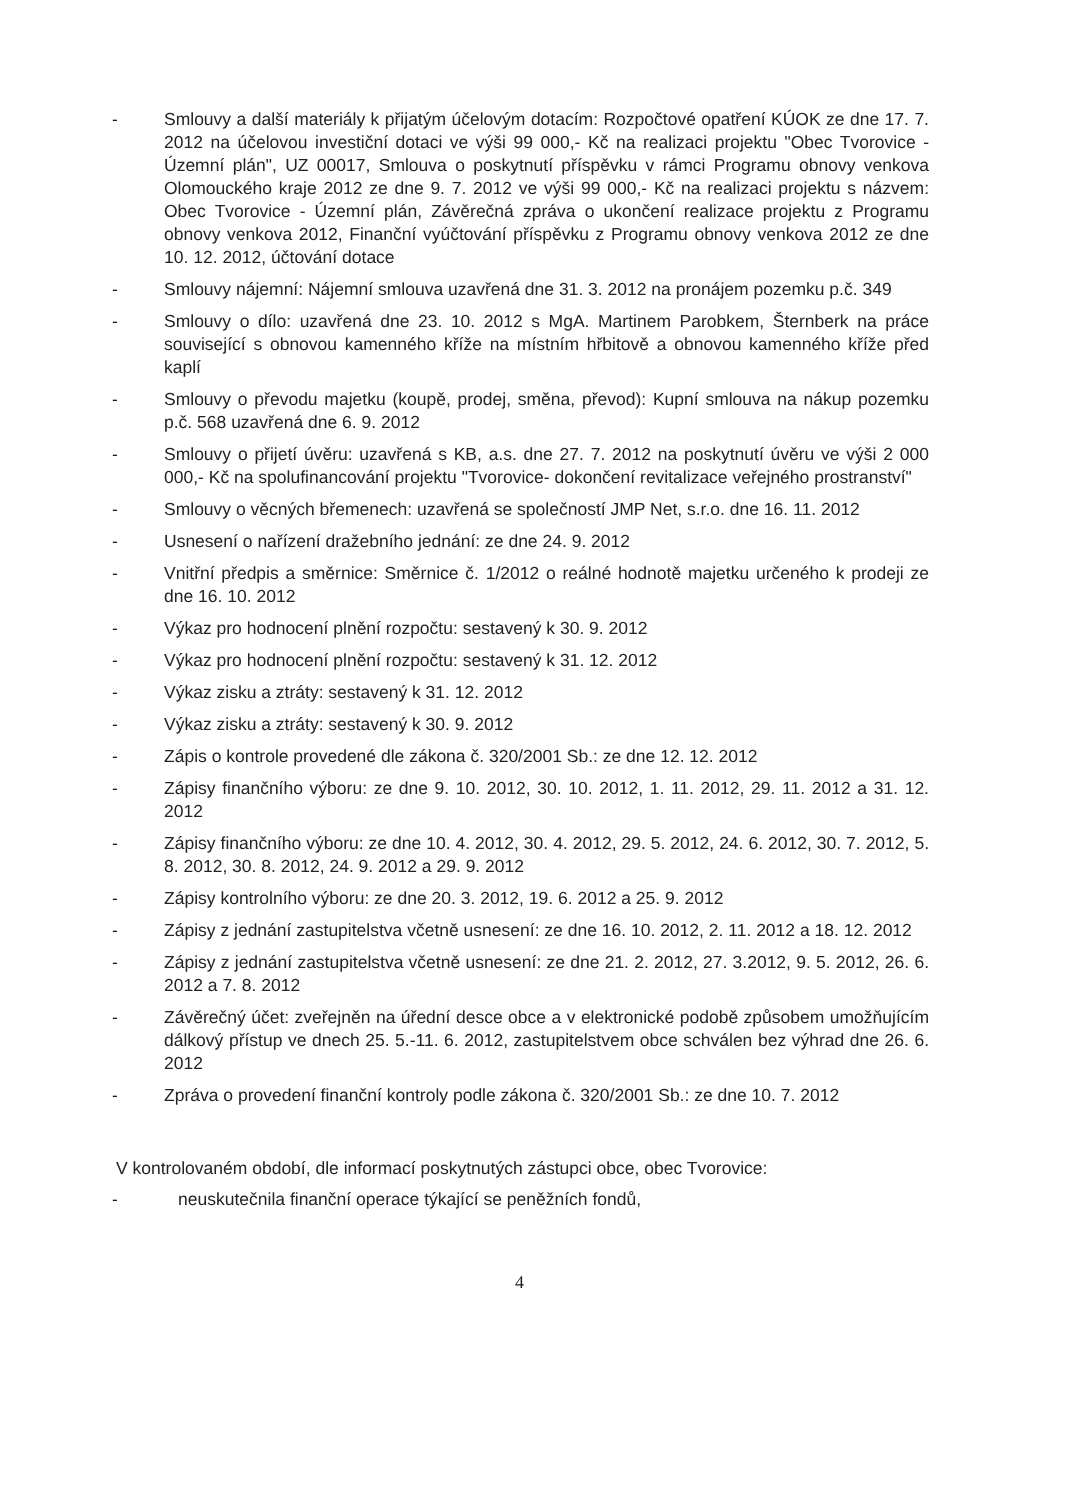- Smlouvy a další materiály k přijatým účelovým dotacím: Rozpočtové opatření KÚOK ze dne 17. 7. 2012 na účelovou investiční dotaci ve výši 99 000,- Kč na realizaci projektu "Obec Tvorovice - Územní plán", UZ 00017, Smlouva o poskytnutí příspěvku v rámci Programu obnovy venkova Olomouckého kraje 2012 ze dne 9. 7. 2012 ve výši 99 000,- Kč na realizaci projektu s názvem: Obec Tvorovice - Územní plán, Závěrečná zpráva o ukončení realizace projektu z Programu obnovy venkova 2012, Finanční vyúčtování příspěvku z Programu obnovy venkova 2012 ze dne 10. 12. 2012, účtování dotace
- Smlouvy nájemní: Nájemní smlouva uzavřená dne 31. 3. 2012 na pronájem pozemku p.č. 349
- Smlouvy o dílo: uzavřená dne 23. 10. 2012 s MgA. Martinem Parobkem, Šternberk na práce související s obnovou kamenného kříže na místním hřbitově a obnovou kamenného kříže před kaplí
- Smlouvy o převodu majetku (koupě, prodej, směna, převod): Kupní smlouva na nákup pozemku p.č. 568 uzavřená dne 6. 9. 2012
- Smlouvy o přijetí úvěru: uzavřená s KB, a.s. dne 27. 7. 2012 na poskytnutí úvěru ve výši 2 000 000,- Kč na spolufinancování projektu "Tvorovice- dokončení revitalizace veřejného prostranství"
- Smlouvy o věcných břemenech: uzavřená se společností JMP Net, s.r.o. dne 16. 11. 2012
- Usnesení o nařízení dražebního jednání: ze dne 24. 9. 2012
- Vnitřní předpis a směrnice: Směrnice č. 1/2012 o reálné hodnotě majetku určeného k prodeji ze dne 16. 10. 2012
- Výkaz pro hodnocení plnění rozpočtu: sestavený k 30. 9. 2012
- Výkaz pro hodnocení plnění rozpočtu: sestavený k 31. 12. 2012
- Výkaz zisku a ztráty: sestavený k 31. 12. 2012
- Výkaz zisku a ztráty: sestavený k 30. 9. 2012
- Zápis o kontrole provedené dle zákona č. 320/2001 Sb.: ze dne 12. 12. 2012
- Zápisy finančního výboru: ze dne 9. 10. 2012, 30. 10. 2012, 1. 11. 2012, 29. 11. 2012 a 31. 12. 2012
- Zápisy finančního výboru: ze dne 10. 4. 2012, 30. 4. 2012, 29. 5. 2012, 24. 6. 2012, 30. 7. 2012, 5. 8. 2012, 30. 8. 2012, 24. 9. 2012 a 29. 9. 2012
- Zápisy kontrolního výboru: ze dne 20. 3. 2012, 19. 6. 2012 a 25. 9. 2012
- Zápisy z jednání zastupitelstva včetně usnesení: ze dne 16. 10. 2012, 2. 11. 2012 a 18. 12. 2012
- Zápisy z jednání zastupitelstva včetně usnesení: ze dne 21. 2. 2012, 27. 3.2012, 9. 5. 2012, 26. 6. 2012 a 7. 8. 2012
- Závěrečný účet: zveřejněn na úřední desce obce a v elektronické podobě způsobem umožňujícím dálkový přístup ve dnech 25. 5.-11. 6. 2012, zastupitelstvem obce schválen bez výhrad dne 26. 6. 2012
- Zpráva o provedení finanční kontroly podle zákona č. 320/2001 Sb.: ze dne 10. 7. 2012
V kontrolovaném období, dle informací poskytnutých zástupci obce, obec Tvorovice:
- neuskutečnila finanční operace týkající se peněžních fondů,
4